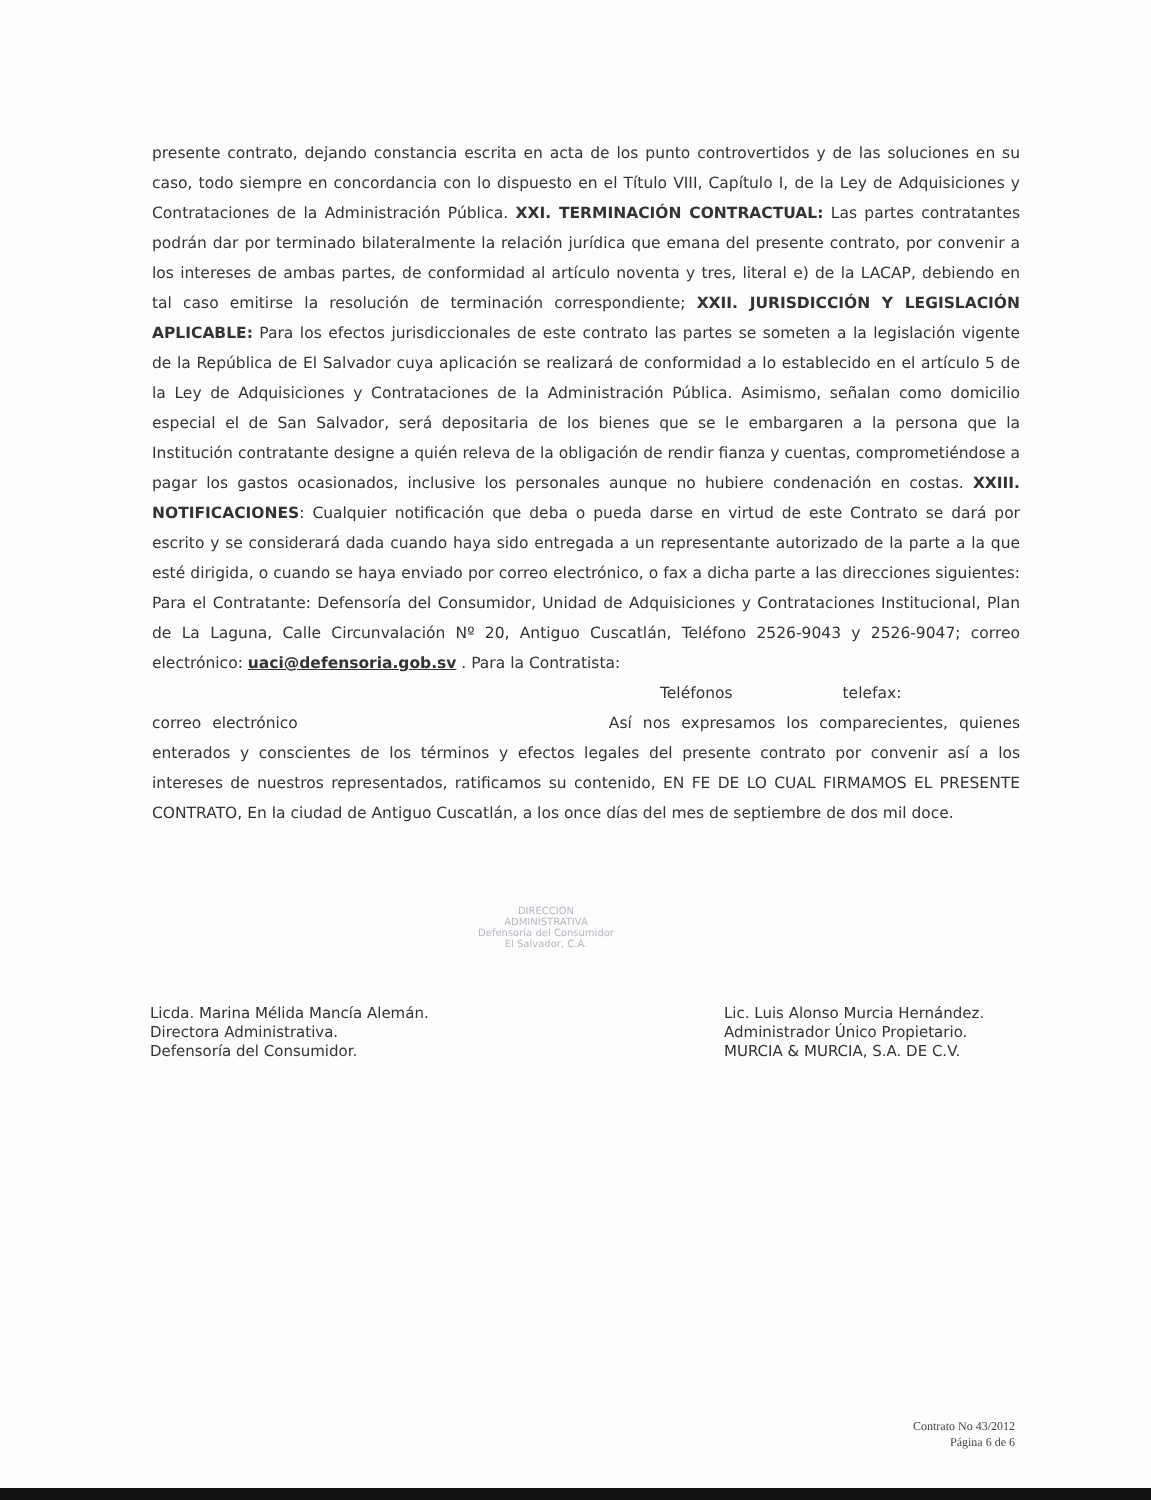presente contrato, dejando constancia escrita en acta de los punto controvertidos y de las soluciones en su caso, todo siempre en concordancia con lo dispuesto en el Título VIII, Capítulo I, de la Ley de Adquisiciones y Contrataciones de la Administración Pública. XXI. TERMINACIÓN CONTRACTUAL: Las partes contratantes podrán dar por terminado bilateralmente la relación jurídica que emana del presente contrato, por convenir a los intereses de ambas partes, de conformidad al artículo noventa y tres, literal e) de la LACAP, debiendo en tal caso emitirse la resolución de terminación correspondiente; XXII. JURISDICCIÓN Y LEGISLACIÓN APLICABLE: Para los efectos jurisdiccionales de este contrato las partes se someten a la legislación vigente de la República de El Salvador cuya aplicación se realizará de conformidad a lo establecido en el artículo 5 de la Ley de Adquisiciones y Contrataciones de la Administración Pública. Asimismo, señalan como domicilio especial el de San Salvador, será depositaria de los bienes que se le embargaren a la persona que la Institución contratante designe a quién releva de la obligación de rendir fianza y cuentas, comprometiéndose a pagar los gastos ocasionados, inclusive los personales aunque no hubiere condenación en costas. XXIII. NOTIFICACIONES: Cualquier notificación que deba o pueda darse en virtud de este Contrato se dará por escrito y se considerará dada cuando haya sido entregada a un representante autorizado de la parte a la que esté dirigida, o cuando se haya enviado por correo electrónico, o fax a dicha parte a las direcciones siguientes: Para el Contratante: Defensoría del Consumidor, Unidad de Adquisiciones y Contrataciones Institucional, Plan de La Laguna, Calle Circunvalación Nº 20, Antiguo Cuscatlán, Teléfono 2526-9043 y 2526-9047; correo electrónico: uaci@defensoria.gob.sv . Para la Contratista:
Teléfonos telefax:
correo electrónico Así nos expresamos los comparecientes, quienes enterados y conscientes de los términos y efectos legales del presente contrato por convenir así a los intereses de nuestros representados, ratificamos su contenido, EN FE DE LO CUAL FIRMAMOS EL PRESENTE CONTRATO, En la ciudad de Antiguo Cuscatlán, a los once días del mes de septiembre de dos mil doce.
DIRECCIÓN ADMINISTRATIVA
Defensoría del Consumidor
El Salvador, C.A.
Licda. Marina Mélida Mancía Alemán.
Directora Administrativa.
Defensoría del Consumidor.
Lic. Luis Alonso Murcia Hernández.
Administrador Único Propietario.
MURCIA & MURCIA, S.A. DE C.V.
Contrato No 43/2012
Página 6 de 6